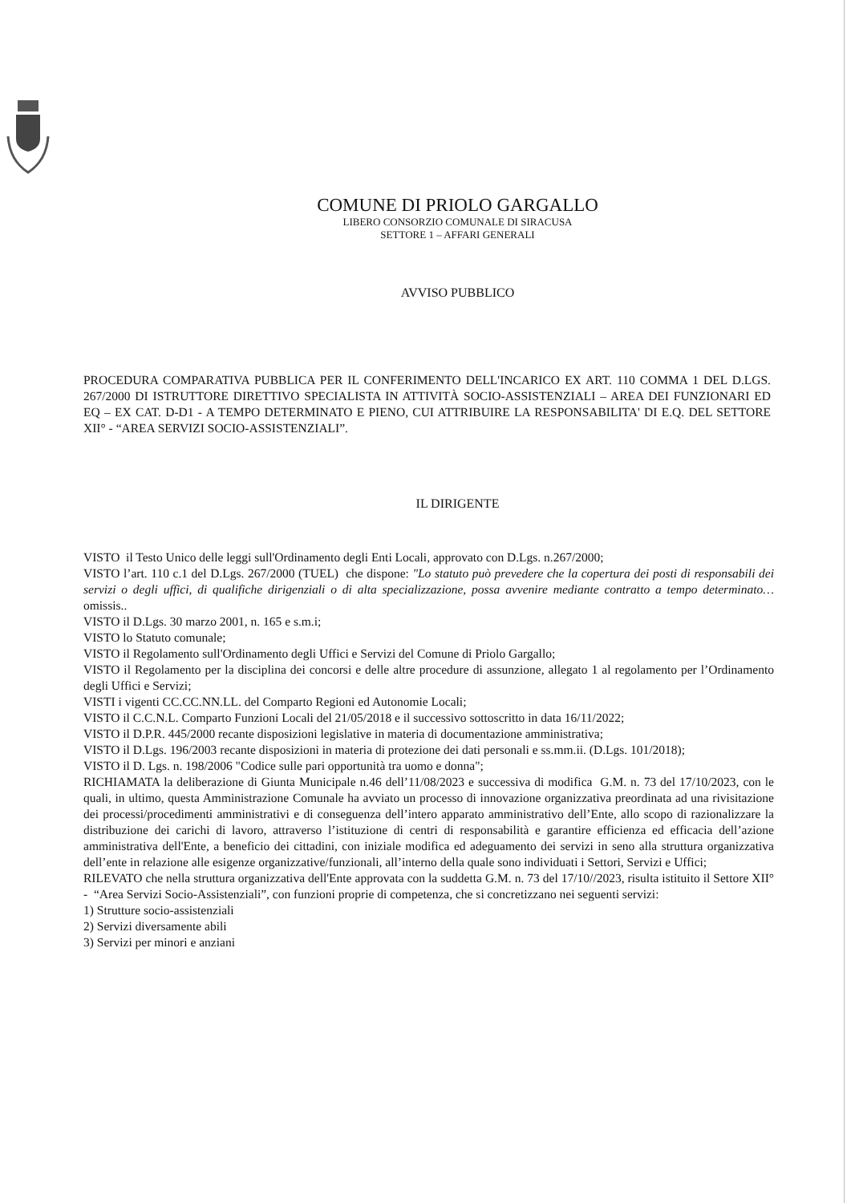COMUNE DI PRIOLO GARGALLO
LIBERO CONSORZIO COMUNALE DI SIRACUSA
SETTORE 1 – AFFARI GENERALI
AVVISO PUBBLICO
PROCEDURA COMPARATIVA PUBBLICA PER IL CONFERIMENTO DELL'INCARICO EX ART. 110 COMMA 1 DEL D.LGS. 267/2000 DI ISTRUTTORE DIRETTIVO SPECIALISTA IN ATTIVITÀ SOCIO-ASSISTENZIALI – AREA DEI FUNZIONARI ED EQ – EX CAT. D-D1 - A TEMPO DETERMINATO E PIENO, CUI ATTRIBUIRE LA RESPONSABILITA' DI E.Q. DEL SETTORE XII° - “AREA SERVIZI SOCIO-ASSISTENZIALI”.
IL DIRIGENTE
VISTO il Testo Unico delle leggi sull'Ordinamento degli Enti Locali, approvato con D.Lgs. n.267/2000;
VISTO l’art. 110 c.1 del D.Lgs. 267/2000 (TUEL) che dispone: "Lo statuto può prevedere che la copertura dei posti di responsabili dei servizi o degli uffici, di qualifiche dirigenziali o di alta specializzazione, possa avvenire mediante contratto a tempo determinato…omissis..
VISTO il D.Lgs. 30 marzo 2001, n. 165 e s.m.i;
VISTO lo Statuto comunale;
VISTO il Regolamento sull'Ordinamento degli Uffici e Servizi del Comune di Priolo Gargallo;
VISTO il Regolamento per la disciplina dei concorsi e delle altre procedure di assunzione, allegato 1 al regolamento per l’Ordinamento degli Uffici e Servizi;
VISTI i vigenti CC.CC.NN.LL. del Comparto Regioni ed Autonomie Locali;
VISTO il C.C.N.L. Comparto Funzioni Locali del 21/05/2018 e il successivo sottoscritto in data 16/11/2022;
VISTO il D.P.R. 445/2000 recante disposizioni legislative in materia di documentazione amministrativa;
VISTO il D.Lgs. 196/2003 recante disposizioni in materia di protezione dei dati personali e ss.mm.ii. (D.Lgs. 101/2018);
VISTO il D. Lgs. n. 198/2006 "Codice sulle pari opportunità tra uomo e donna";
RICHIAMATA la deliberazione di Giunta Municipale n.46 dell’11/08/2023 e successiva di modifica G.M. n. 73 del 17/10/2023, con le quali, in ultimo, questa Amministrazione Comunale ha avviato un processo di innovazione organizzativa preordinata ad una rivisitazione dei processi/procedimenti amministrativi e di conseguenza dell’intero apparato amministrativo dell’Ente, allo scopo di razionalizzare la distribuzione dei carichi di lavoro, attraverso l’istituzione di centri di responsabilità e garantire efficienza ed efficacia dell’azione amministrativa dell'Ente, a beneficio dei cittadini, con iniziale modifica ed adeguamento dei servizi in seno alla struttura organizzativa dell’ente in relazione alle esigenze organizzative/funzionali, all’interno della quale sono individuati i Settori, Servizi e Uffici;
RILEVATO che nella struttura organizzativa dell'Ente approvata con la suddetta G.M. n. 73 del 17/10//2023, risulta istituito il Settore XII° - “Area Servizi Socio-Assistenziali”, con funzioni proprie di competenza, che si concretizzano nei seguenti servizi:
1) Strutture socio-assistenziali
2) Servizi diversamente abili
3) Servizi per minori e anziani